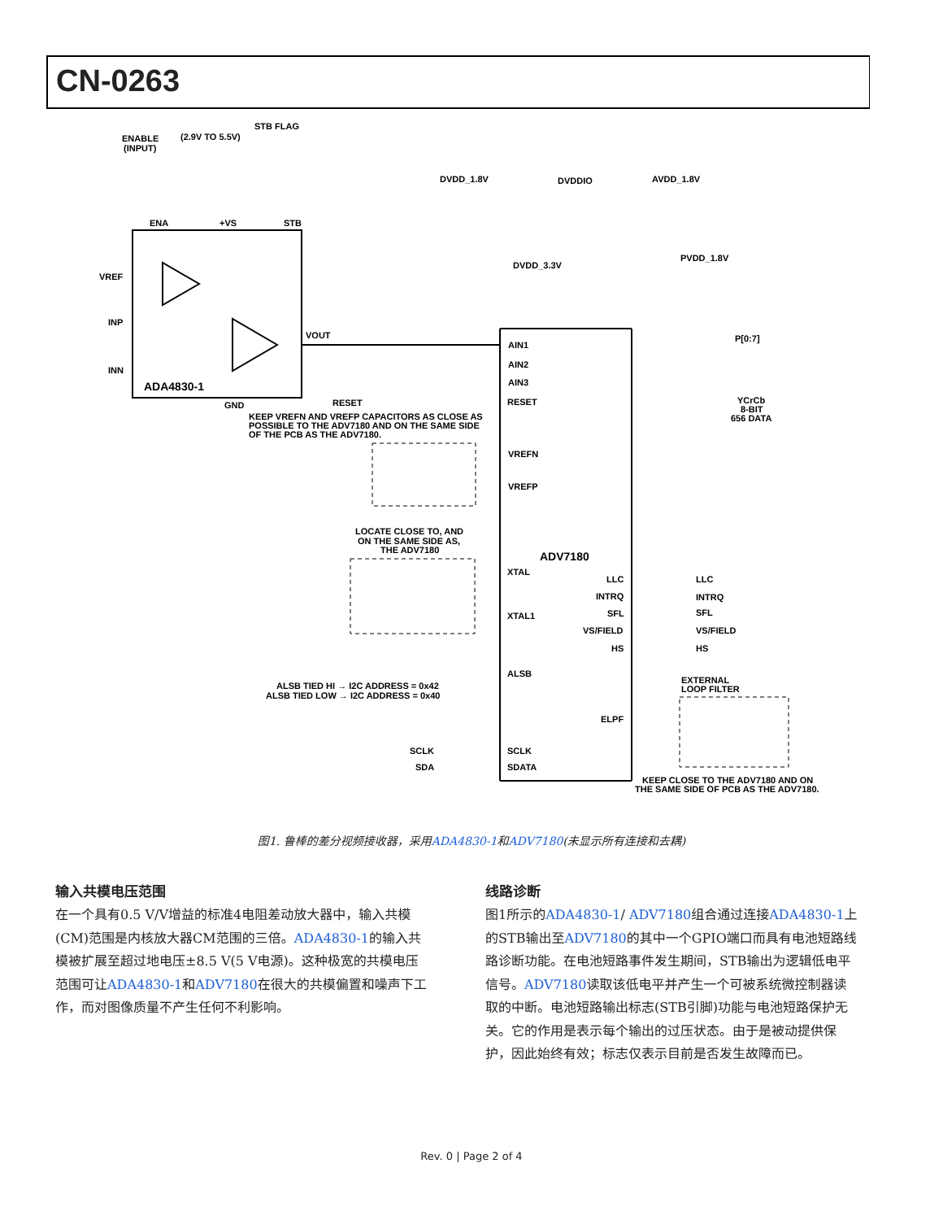CN-0263
ENABLE
(INPUT)
(2.9V TO 5.5V)
STB FLAG
ENA
+VS
STB
VREF
INP
INN
ADA4830-1
VOUT
GND
RESET
KEEP VREFN AND VREFP CAPACITORS AS CLOSE AS
POSSIBLE TO THE ADV7180 AND ON THE SAME SIDE
OF THE PCB AS THE ADV7180.
AIN1
AIN2
AIN3
RESET
VREFN
VREFP
LOCATE CLOSE TO, AND
ON THE SAME SIDE AS,
THE ADV7180
ADV7180
XTAL
XTAL1
ALSB
SCLK
SDATA
SCLK
SDA
ALSB TIED HI → I2C ADDRESS = 0x42
ALSB TIED LOW → I2C ADDRESS = 0x40
P[0:7]
YCrCb
8-BIT
656 DATA
LLC
LLC
INTRQ
INTRQ
SFL
SFL
VS/FIELD
VS/FIELD
HS
HS
EXTERNAL
LOOP FILTER
ELPF
KEEP CLOSE TO THE ADV7180 AND ON
THE SAME SIDE OF PCB AS THE ADV7180.
DVDD_1.8V
DVDDIO
AVDD_1.8V
DVDD_3.3V
PVDD_1.8V
图1. 鲁棒的差分视频接收器，采用ADA4830-1和ADV7180(未显示所有连接和去耦)
输入共模电压范围
在一个具有0.5 V/V增益的标准4电阻差动放大器中，输入共模(CM)范围是内核放大器CM范围的三倍。ADA4830-1的输入共模被扩展至超过地电压±8.5 V(5 V电源)。这种极宽的共模电压范围可让ADA4830-1和ADV7180在很大的共模偏置和噪声下工作，而对图像质量不产生任何不利影响。
线路诊断
图1所示的ADA4830-1/ ADV7180组合通过连接ADA4830-1上的STB输出至ADV7180的其中一个GPIO端口而具有电池短路线路诊断功能。在电池短路事件发生期间，STB输出为逻辑低电平信号。ADV7180读取该低电平并产生一个可被系统微控制器读取的中断。电池短路输出标志(STB引脚)功能与电池短路保护无关。它的作用是表示每个输出的过压状态。由于是被动提供保护，因此始终有效；标志仅表示目前是否发生故障而已。
Rev. 0 | Page 2 of 4